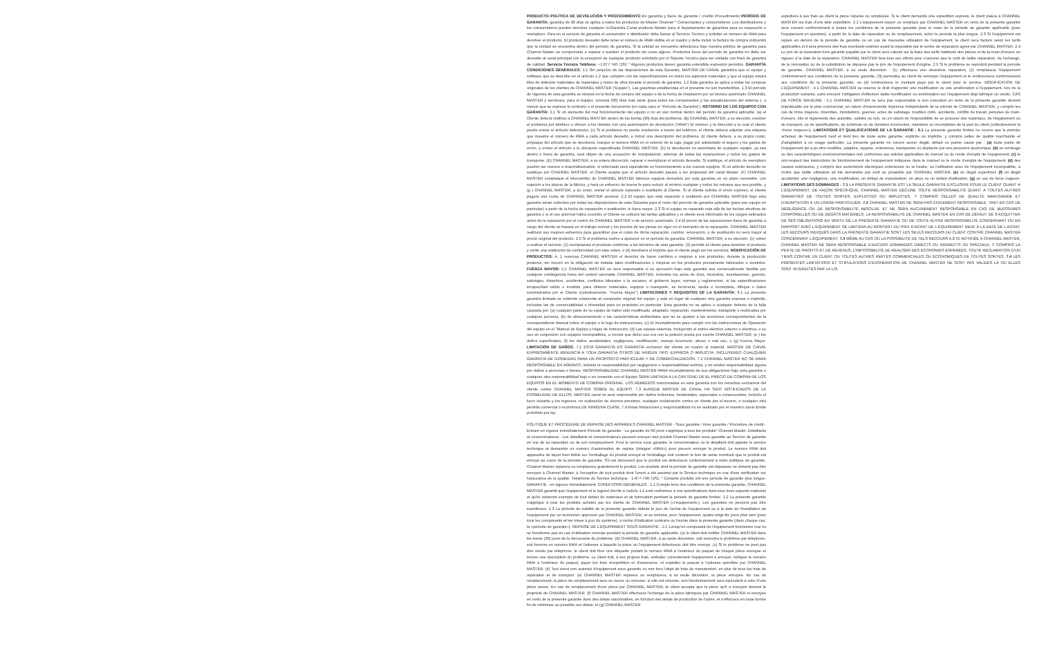PRODUCTO POLÍTICA DE DEVOLUCIÓN Y PROCEDIMIENTO En garantía y fuera de garantía / crédito Procedimiento PERÍODO DE GARANTÍA: garantía de 90 días se aplica a todos los productos de Master Channel * Comerciantes y consumidores: Los distribuidores y los consumidores pueden devolver cualquier In-Garantía Canal producto Master para el departamento de garantías para su reparación o reemplazo. Para en el servicio de garantía el consumidor o distribuidor debe llamar al Servicio Técnico y solicitar un número de RMA para devolver el producto. El producto devuelto debe tener el número de RMA visible en el cuadro y debe incluir la factura de compra indicando que la unidad se encuentra dentro del período de garantía. Si la unidad se encuentra defectuosa bajo nuestra política de garantía para Channel Master se compromete a reparar o sustituir el producto sin costo alguno. Productos fuera del período de garantía no debe ser devuelto al canal principal con la excepción de cualquier producto solicitado por el Soporte Técnico para ser visitada con fines de garantía de calidad. Servicio Técnico Teléfono: +1.877.746.7261 * Algunos productos tienen garantía extendida expresión periodos. GARANTÍA CONDICIONES GENERALES: 1.1 Sin perjuicio de las disposiciones de esta Garantía, MASTER DE CANAL garantiza que el equipo y software que se describe en el artículo 1.2 que cumplen con las especificaciones en todos los aspectos materiales y que el equipo estará libre de defectos materiales de materiales y mano de obra durante el período de garantía. 1.2 Esta garantía se aplica a todas las compras originales de los clientes de CHANNEL MASTER ("Equipo"). Las garantías establecidas en el presente no son transferibles. 1.3 El período de vigencia de esta garantía se iniciará en la fecha de compra del equipo o de la fecha de instalación por un técnico autorizado CHANNEL MASTER y terminará, para el Equipo, noventa (90) días más tarde (para todos los componentes y las actualizaciones del sistema ), a menos que se exprese lo contrario o el presente documento (en cada caso el "Período de Garantía"). RETORNO DE LOS EQUIPOS CON GARANTÍA: 2,1 Si un elemento del mal funcionamiento del equipo o no en uso normal dentro del período de garantía aplicable: (a) el Cliente deberá notificar a CHANNEL MASTER dentro de los treinta (30) días del problema. (B) CHANNEL MASTER, a su elección, resolver el problema por teléfono u ofrecer a los clientes con una autorización de devolución ("RMA") El número y la dirección a la cual el cliente puede enviar el artículo defectuoso, (c) Si el problema no puede resolverse a través del teléfono, el cliente deberá adjuntar una etiqueta que muestre el número de RMA a cada artículo devuelto, e incluir una descripción del problema. El cliente deberá, a su propio costo, empaque del artículo que se devolverá, marque el número RMA en el exterior de la caja, pagar por adelantado el seguro y los gastos de envío, y enviar el artículo a la ubicación especificada CHANNEL MASTER. (D) la devolución no autorizada de cualquier equipo, ya sea dentro o fuera de garantía, será objeto de una acusación de manipulación, además de todas las reparaciones y todos los gastos de transporte. (E) CHANNEL MASTER, a su entera discreción, reparar o reemplazar el artículo devuelto. Si sustituye, el artículo de reemplazo pueden ser nuevos o reacondicionados, si reformado será equivalente en funcionamiento a los nuevos equipos. Si un artículo devuelto se sustituye por CHANNEL MASTER, el Cliente acepta que el artículo devuelto pasará a ser propiedad del canal Master. (F) CHANNEL MASTER completará el intercambio de CHANNEL MASTER fabrican equipos devueltos por esta garantía en un plazo razonable, con sujeción a los plazos de la fábrica, y hará un esfuerzo de buena fe para reducir al mínimo cualquier y todos los retrasos que sea posible, y (g ) CHANNEL MASTER, a su costo, enviar el artículo reparado o sustituido al Cliente. Si el cliente solicita el envío expreso, el cliente pagará una cuota de CHANNEL MASTER acelerar. 2.2 El equipo que esté reparado o sustituido por CHANNEL MASTER bajo esta garantía serán cubiertos por todas las disposiciones de esta Garantía para el resto del período de garantía aplicable (para ese equipo en particular) a partir de la fecha de reparación o sustitución, si fuera mayor. 2.3 Si el equipo es reparado más allá de las fechas efectivas de garantía o si el uso anormal había ocurrido, el Cliente se cobrará las tarifas aplicables y el cliente será informado de los cargos estimados antes de la reparación por el centro de CHANNEL MASTER 's de servicio autorizado. 2.4 El precio de las reparaciones fuera de garantía a cargo del cliente se basará en el trabajo normal y los precios de las piezas en vigor en el momento de la reparación. CHANNEL MASTER realizará sus mejores esfuerzos para garantizar que el costo de dicha reparación, cambio, renovación, o de sustitución no será mayor al precio original del producto. 2.5 Si el problema vuelve a aparecer en el período de garantía, CHANNEL MASTER, a su elección: (1) volver a realizar el servicio, (2) reemplazará el producto conforme a los términos de esta garantía, (3) permitir al cliente para devolver el producto y emitir una restitución de conformidad con esta orden, o (4) devolverá el importe que el cliente pagó por los servicios. MODIFICACIÓN DE PRODUCTOS: 4, 1 reservas CHANNEL MASTER el derecho de hacer cambios o mejoras a sus productos, durante la producción posterior, sin incurrir en la obligación de instalar tales modificaciones o mejoras en los productos previamente fabricados o vendidos. FUERZA MAYOR: 5,1 CHANNEL MASTER no será responsable si su ejecución bajo esta garantía sea comercialmente factible por cualquier contingencia fuera del control razonable CHANNEL MASTER, incluidos los actos de Dios, incendios, inundaciones, guerras, sabotajes, disturbios, accidentes, conflictos laborales o la escasez, el gobierno leyes, normas y reglamentos, si las especificaciones incapacidad válido o inválido, para obtener materiales, equipos o transporte, es incorrecta, tardía o incompleta, dibujos o datos suministrados por el Cliente (colectivamente, "Fuerza Mayor") LIMITACIONES Y REQUISITOS DE LA GARANTÍA: 6.1 La presente garantía limitada se extiende solamente al comprador original del equipo y está en lugar de cualquier otra garantía expresa o implícita, incluidas las de comerciabilidad o idoneidad para un propósito en particular. Esta garantía no se aplica a cualquier defecto de la falla causada por: (a) cualquier parte de su equipo de haber sido modificado, adaptado, reparación, mantenimiento, transporte o reubicadas por cualquier persona, (b) de almacenamiento o las características ambientales que no se ajusten a las secciones correspondientes de la correspondiente Manual sobre el equipo o la hoja de instrucciones, (c) El incumplimiento para cumplir con las Instrucciones de Operación del equipo en el "Manual de Equipo y Hojas de Instrucción; (d) Las causas externas, incluyendo el estrés eléctrico externo o eléctrica, o su uso en conjunción con equipos incompatibles, a menos que dicho uso era con la petición previa por escrito CHANNEL MASTER, (e ) los daños superficiales; (f) los daños accidentales, negligencia, modificación, manejo incorrecto, abuso o mal uso, o (g) Fuerza Mayor. LIMITACIÓN DE DAÑOS: 7,1 ESTA GARANTÍA ES GARANTÍA exclusivo del cliente en cuanto al material, MASTER DE CANAL EXPRESAMENTE RENUNCIA A TODA GARANTÍA OTROS DE NINGÚN TIPO, EXPRESA O IMPLÍCITA, INCLUYENDO CUALQUIER GARANTÍA DE IDONEIDAD PARA UN PROPÓSITO PARTICULAR Y DE COMERCIALIZACIÓN. 7.2 CHANNEL MASTER NO SE HARÁ RESPONSABLE EN AGRAVIO, incluida la responsabilidad por negligencia o responsabilidad estricta, y no tendrá responsabilidad alguna por daños a personas o bienes. RESPONSABILIDAD CHANNEL MASTER PARA incumplimiento de sus obligaciones bajo esta garantía o cualquier otra responsabilidad bajo o en conexión con el Equipo SERÁ LIMITADA A LA CANTIDAD DE EL PRECIO DE COMPRA DE LOS EQUIPOS EN EL MOMENTO DE COMPRA ORIGINAL. LOS REMEDIOS mencionadas en esta garantía son los remedios exclusivos del cliente contra CHANNEL MASTER SOBRE EL EQUIPO. 7,3 AUNQUE MASTER DE CANAL HA SIDO NOTIFICADOS DE LA POSIBILIDAD DE ELLOS, MASTER canal no será responsable por daños indirectos, incidentales, especiales o consecuentes, incluido el lucro cesante y los ingresos, no realización de ahorros previstos, cualquier reclamación contra un cliente por el tercero, o cualquier otra pérdida comercial o económica DE NINGUNA CLASE. 7,4 Estas limitaciones y responsabilidad no se realizado por el maestro canal donde prohibido por ley.
POLITIQUE ET PROCÉDURE DE REPRISE DES APPAREILS CHANNEL MASTER - Sous garantie / Hors garantie / Procédure de crédit - Entrant en vigueur immédiatement Période de garantie : La garantie de 90 jours s'applique à tous les produits* Channel Master. Détaillants et consommateurs : Les détaillants et consommateurs peuvent envoyer tout produit Channel Master sous garantie au Service de garantie en vue de sa réparation ou de son remplacement. Pour le service sous garantie, le consommateur ou le détaillant doit appeler le service technique et demander un numéro d'autorisation de reprise (désigné «RMA») pour pouvoir envoyer le produit. Le numéro RMA doit apparaître de façon bien lisible sur l'emballage du produit envoyé et l'emballage doit contenir le bon de vente montrant que le produit est envoyé au cours de la période de garantie. S'il est découvert que le produit est défectueux conformément à notre politique de garantie, Channel Master réparera ou remplacera gratuitement le produit. Les produits dont la période de garantie est dépassée ne doivent pas être envoyés à Channel Master, à l'exception de tout produit dont l'envoi a été autorisé par le Service technique en vue d'une vérification sur l'assurance de la qualité. Téléphone du Service technique : 1-877-746-7261; * Certains produits ont une période de garantie plus longue. GARANTIE : en vigueur immédiatement. CONDITIONS GÉNÉRALES : 1.1 Compte tenu des conditions de la présente garantie, CHANNEL MASTER garantit que l'équipement et le logiciel décrits à l'article 1.2 sont conformes à nos spécifications dans tous leurs aspects matériels et qu'ils resteront exempts de tout défaut de matériaux et de fabrication pendant la période de garantie limitée. 1.2 La présente garantie s'applique à tous les produits achetés par les clients de CHANNEL MASTER («l'équipement»). Les garanties ne peuvent pas être transférées. 1.3 La période de validité de la présente garantie débute le jour de l'achat de l'équipement ou à la date de l'installation de l'équipement par un technicien approuvé par CHANNEL MASTER, et se termine, pour l'équipement, quatre-vingt-dix jours plus tard (pour tous les composants et les mises à jour du système), à moins d'indication contraire ou fournie dans la présente garantie (dans chaque cas, la «période de garantie»). REPRISE DE L'ÉQUIPEMENT SOUS GARANTIE : 2.1 Lorsqu'un composant de l'équipement fonctionne mal ou ne fonctionne pas en cas d'utilisation normale pendant la période de garantie applicable, (a) le client doit notifier CHANNEL MASTER dans les trente (30) jours de la découverte du problème. (b) CHANNEL MASTER, à sa seule discrétion, soit résoudra le problème par téléphone, soit fournira un numéro RMA et l'adresse à laquelle la pièce ou l'équipement défectueux doit être envoyé. (c) Si le problème ne peut pas être résolu par téléphone, le client doit fixer une étiquette portant le numéro RMA à l'extérieur du paquet de chaque pièce envoyée et inclure une description du problème. Le client doit, à ses propres frais, emballer correctement l'équipement à envoyer, indiquer le numéro RMA à l'extérieur du paquet, payer les frais d'expédition et d'assurance, et expédier le paquet à l'adresse spécifiée par CHANNEL MASTER. (d) Tout envoi non autorisé d'équipement sous garantie ou non fera l'objet de frais de manutention, en plus de tous les frais de réparation et de transport. (e) CHANNEL MASTER réparera ou remplacera, à sa seule discrétion, la pièce envoyée. En cas de remplacement, la pièce de remplacement sera ou neuve ou rénovée; si elle est rénovée, son fonctionnement sera équivalent à celui d'une pièce neuve. En cas de remplacement d'une pièce par CHANNEL MASTER, le client accepte que la pièce qu'il a envoyée devient la propriété de CHANNEL MASTER. (f) CHANNEL MASTER effectuera l'échange de la pièce fabriquée par CHANNEL MASTER et envoyée en vertu de la présente garantie dans des délais raisonnables, en fonction des délais de production de l'usine, et s'efforcera en toute bonne foi de minimiser au possible ces délais; et (g) CHANNEL MASTER
expédiera à ses frais au client la pièce réparée ou remplacée. Si le client demande une expédition express, le client paiera à CHANNEL MASTER les frais d'une telle expédition. 2.2 L'équipement réparé ou remplacé par CHANNEL MASTER en vertu de la présente garantie sera couvert conformément à toutes les conditions de la présente garantie pour le reste de la période de garantie applicable (pour l'équipement en question), à partir de la date de réparation ou de remplacement, selon la période la plus longue. 2.3 Si l'équipement est réparé en dehors de la période de garantie ou en cas de mauvaise utilisation de l'équipement, le client sera facturé selon les tarifs applicables et il sera prévenu des frais éventuels estimés avant la réparation par le centre de réparation agréé par CHANNEL MASTER. 2.4 Le prix de la réparation hors garantie payable par le client sera calculé sur la base des tarifs habituels des pièces et de la main-d'œuvre en vigueur à la date de la réparation. CHANNEL MASTER fera tous ses efforts pour s'assurer que le coût de ladite réparation, de l'échange, de la rénovation ou de la substitution ne dépasse pas le prix de l'équipement d'origine. 2.5 Si le problème se reproduit pendant la période de garantie, CHANNEL MASTER, à sa seule discrétion : (1) effectuera une deuxième réparation, (2) remplacera l'équipement conformément aux conditions de la présente garantie, (3) permettra au client de renvoyer l'équipement et le remboursera conformément aux conditions de la présente garantie, ou (4) remboursera le montant payé par le client pour le service. MODIFICATION DE L'ÉQUIPEMENT : 4.1 CHANNEL MASTER se réserve le droit d'apporter une modification ou une amélioration à l'équipement, lors de la production suivante, sans encourir l'obligation d'effectuer ladite modification ou amélioration sur l'équipement déjà fabriqué ou vendu. CAS DE FORCE MAJEURE : 5.1 CHANNEL MASTER ne sera pas responsable si son exécution en vertu de la présente garantie devient impraticable sur le plan commercial, en raison d'événements imprévus indépendants de la volonté de CHANNEL MASTER, y compris les cas de force majeure, incendies, inondations, guerres, actes de sabotage, troubles civils, accidents, conflits de travail, pénuries de main-d'œuvre, lois et règlements des autorités, validés ou non, ou en raison de l'impossibilité de se procurer des matériaux, de l'équipement ou du transport, ou de spécifications, de schémas ou de données incorrectes, retardées ou incomplètes de la part du client (collectivement la «force majeure»). LIMITATIONS ET QUALIFICATIONS DE LA GARANTIE : 6.1 La présente garantie limitée ne couvre que le premier acheteur de l'équipement neuf et tient lieu de toute autre garantie, explicite ou implicite, y compris celles de qualité marchande et d'adaptation à un usage particulier. La présente garantie ne couvre aucun dégât, défaut ou panne causé par : (a) toute partie de l'équipement qui a pu être modifiée, adaptée, réparée, entretenue, transportée ou déplacée par une personne quelconque; (b) un remisage ou des caractéristiques environnementales non conformes aux articles applicables du manuel ou du mode d'emploi de l'équipement; (c) le non-respect des instructions de fonctionnement de l'équipement indiquées dans le manuel ou le mode d'emploi de l'équipement; (d) des causes extérieures, y compris des surtensions électriques extérieures ou la foudre, ou l'utilisation avec de l'équipement incompatible, à moins que ladite utilisation ait été demandée par écrit au préalable par CHANNEL MASTER; (e) un dégât superficiel; (f) un dégât accidentel, une négligence, une modification, un défaut de manutention, un abus ou un défaut d'utilisation; (g) un cas de force majeure. LIMITATIONS DES DOMMAGES : 7.1 LA PRÉSENTE GARANTIE EST LA SEULE GARANTIE EXCLUSIVE POUR LE CLIENT QUANT À L'ÉQUIPEMENT. DE FAÇON SPÉCIFIQUE, CHANNEL MASTER DÉCLINE TOUTE RESPONSABILITÉ QUANT À TOUTES AUTRES GARANTIES DE TOUTES SORTES, EXPLICITES OU IMPLICITES, Y COMPRIS CELLES DE QUALITÉ MARCHANDE ET D'ADAPTATION À UN USAGE PARTICULIER. 7.2 CHANNEL MASTER NE SERA PAS CIVILEMENT RESPONSABLE, TANT EN CAS DE NÉGLIGENCE OU DE RESPONSABILITÉ ABSOLUE, ET NE SERA AUCUNEMENT RESPONSABLE EN CAS DE BLESSURES CORPORELLES OU DE DÉGÂTS MATÉRIELS. LA RESPONSABILITÉ DE CHANNEL MASTER EN CAS DE DÉFAUT DE S'ACQUITTER DE SES OBLIGATIONS EN VERTU DE LA PRÉSENTE GARANTIE OU DE TOUTE AUTRE RESPONSABILITÉ CONCERNANT OU EN RAPPORT AVEC L'ÉQUIPEMENT SE LIMITERA AU MONTANT DU PRIX D'ACHAT DE L'ÉQUIPEMENT NEUF À LA DATE DE L'ACHAT. LES RECOURS INDIQUÉS DANS LA PRÉSENTE GARANTIE SONT LES SEULS RECOURS DU CLIENT CONTRE CHANNEL MASTER CONCERNANT L'ÉQUIPEMENT. 7.3 MÊME AU CAS OÙ LA POSSIBILITÉ DE TELS RECOURS A ÉTÉ NOTIFIÉE À CHANNEL MASTER, CHANNEL MASTER NE SERA RESPONSABLE D'AUCUNS DOMMAGES DIRECTS OU INDIRECTS OU SPÉCIAUX, Y COMPRIS LA PERTE DE PROFITS ET DE REVENUS, L'IMPOSSIBILITÉ DE RÉALISER DES ÉCONOMIES ESPÉRÉES, TOUTE RÉCLAMATION D'UN TIERS CONTRE UN CLIENT OU TOUTES AUTRES PERTES COMMERCIALES OU ÉCONOMIQUES DE TOUTES SORTES. 7.4 LES PRÉSENTES LIMITATIONS ET STIPULATIONS D'EXONÉRATION DE CHANNEL MASTER NE SONT PAS VALIDES LÀ OÙ ELLES SONT INTERDITES PAR LA LOI.